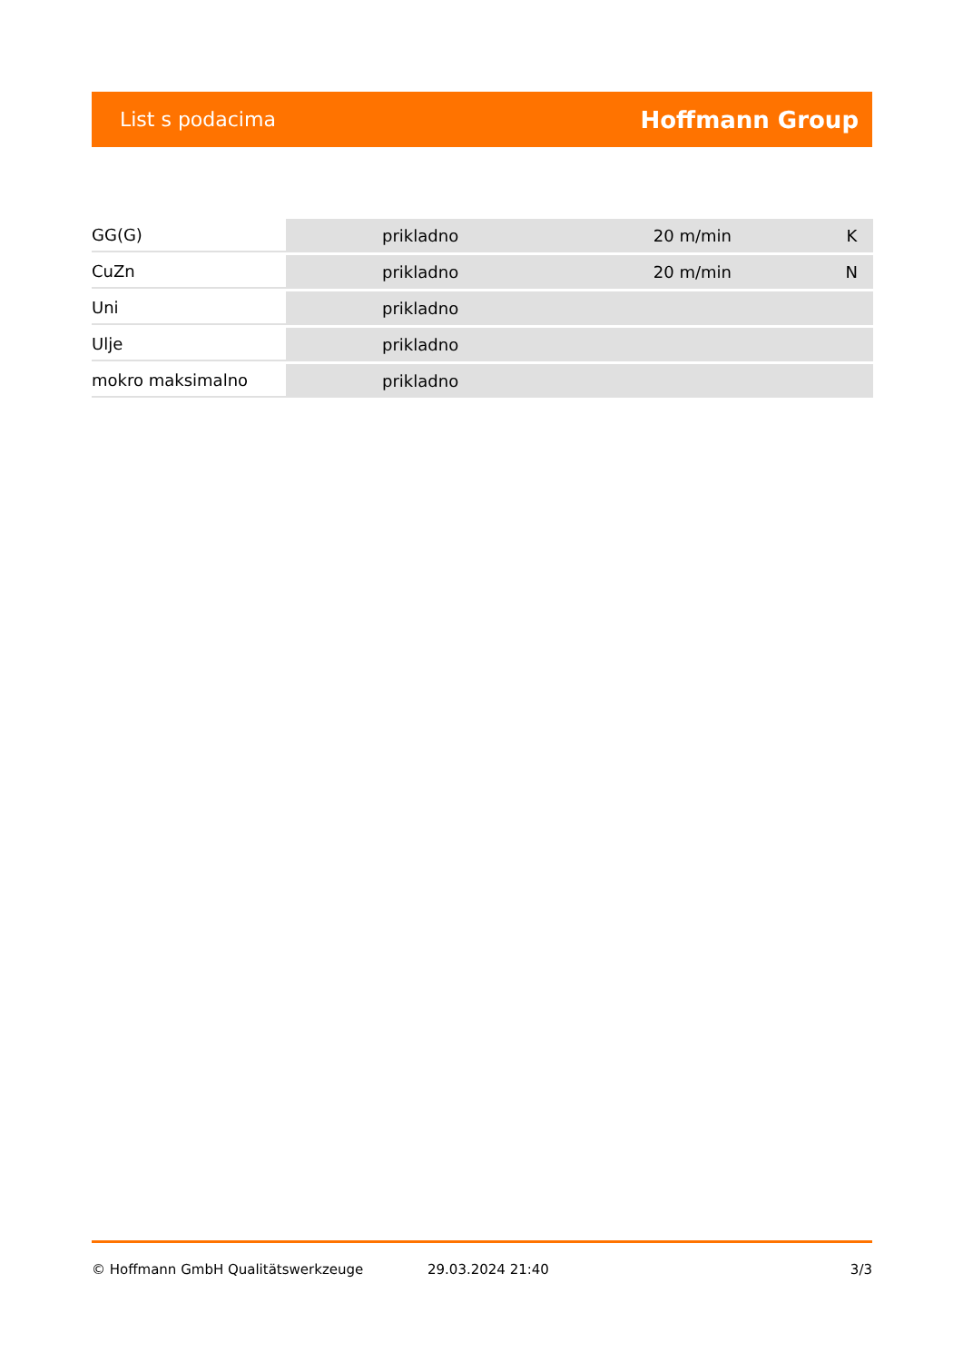List s podacima Hoffmann Group
| GG(G) | prikladno | 20 m/min | K |
| CuZn | prikladno | 20 m/min | N |
| Uni | prikladno | | |
| Ulje | prikladno | | |
| mokro maksimalno | prikladno | | |
© Hoffmann GmbH Qualitätswerkzeuge 29.03.2024 21:40 3/3